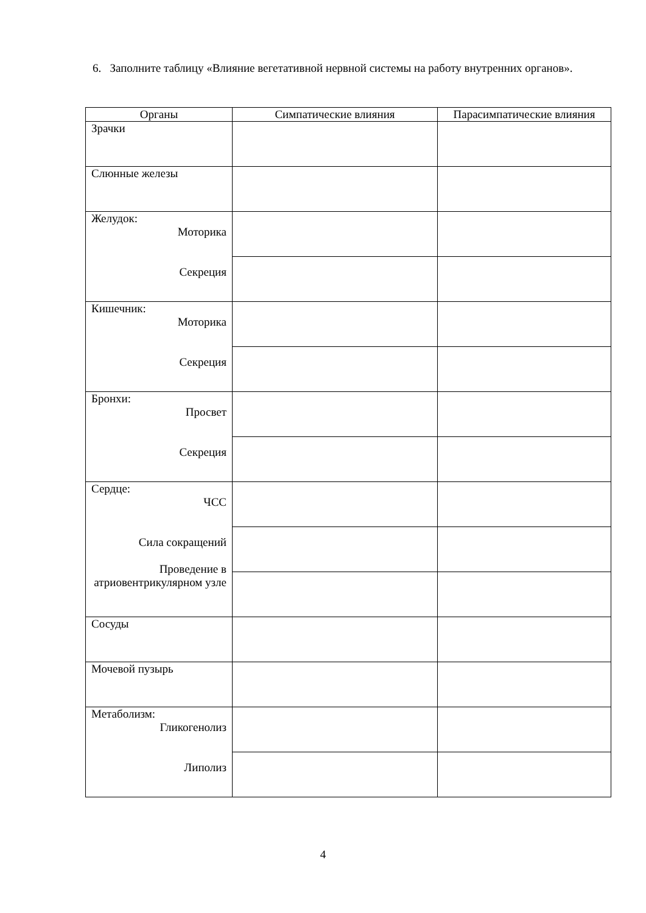6. Заполните таблицу «Влияние вегетативной нервной системы на работу внутренних органов».
| Органы | Симпатические влияния | Парасимпатические влияния |
| --- | --- | --- |
| Зрачки | | |
| Слюнные железы | | |
| Желудок: Моторика Секреция | | |
| Кишечник: Моторика Секреция | | |
| Бронхи: Просвет Секреция | | |
| Сердце: ЧСС Сила сокращений Проведение в атриовентрикулярном узле | | |
| Сосуды | | |
| Мочевой пузырь | | |
| Метаболизм: Гликогенолиз Липолиз | | |
4